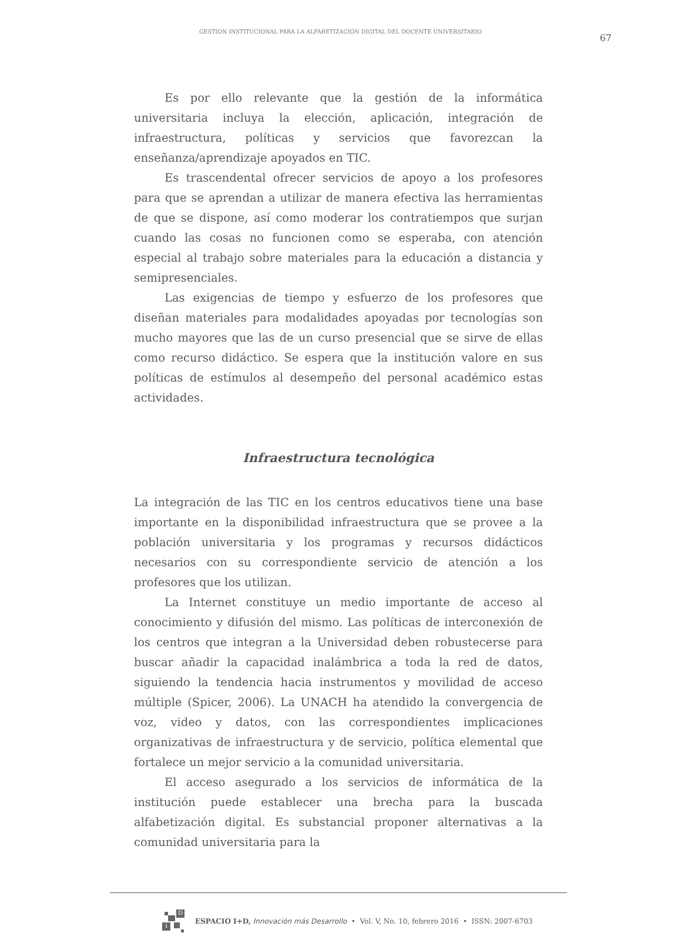GESTIÓN INSTITUCIONAL PARA LA ALFABETIZACIÓN DIGITAL DEL DOCENTE UNIVERSITARIO
67
Es por ello relevante que la gestión de la informática universitaria incluya la elección, aplicación, integración de infraestructura, políticas y servicios que favorezcan la enseñanza/aprendizaje apoyados en TIC.
Es trascendental ofrecer servicios de apoyo a los profesores para que se aprendan a utilizar de manera efectiva las herramientas de que se dispone, así como moderar los contratiempos que surjan cuando las cosas no funcionen como se esperaba, con atención especial al trabajo sobre materiales para la educación a distancia y semipresenciales.
Las exigencias de tiempo y esfuerzo de los profesores que diseñan materiales para modalidades apoyadas por tecnologías son mucho mayores que las de un curso presencial que se sirve de ellas como recurso didáctico. Se espera que la institución valore en sus políticas de estímulos al desempeño del personal académico estas actividades.
Infraestructura tecnológica
La integración de las TIC en los centros educativos tiene una base importante en la disponibilidad infraestructura que se provee a la población universitaria y los programas y recursos didácticos necesarios con su correspondiente servicio de atención a los profesores que los utilizan.
La Internet constituye un medio importante de acceso al conocimiento y difusión del mismo. Las políticas de interconexión de los centros que integran a la Universidad deben robustecerse para buscar añadir la capacidad inalámbrica a toda la red de datos, siguiendo la tendencia hacia instrumentos y movilidad de acceso múltiple (Spicer, 2006). La UNACH ha atendido la convergencia de voz, video y datos, con las correspondientes implicaciones organizativas de infraestructura y de servicio, política elemental que fortalece un mejor servicio a la comunidad universitaria.
El acceso asegurado a los servicios de informática de la institución puede establecer una brecha para la buscada alfabetización digital. Es substancial proponer alternativas a la comunidad universitaria para la
D
i
ESPACIO I+D, Innovación más Desarrollo • Vol. V, No. 10, febrero 2016 • ISSN: 2007-6703